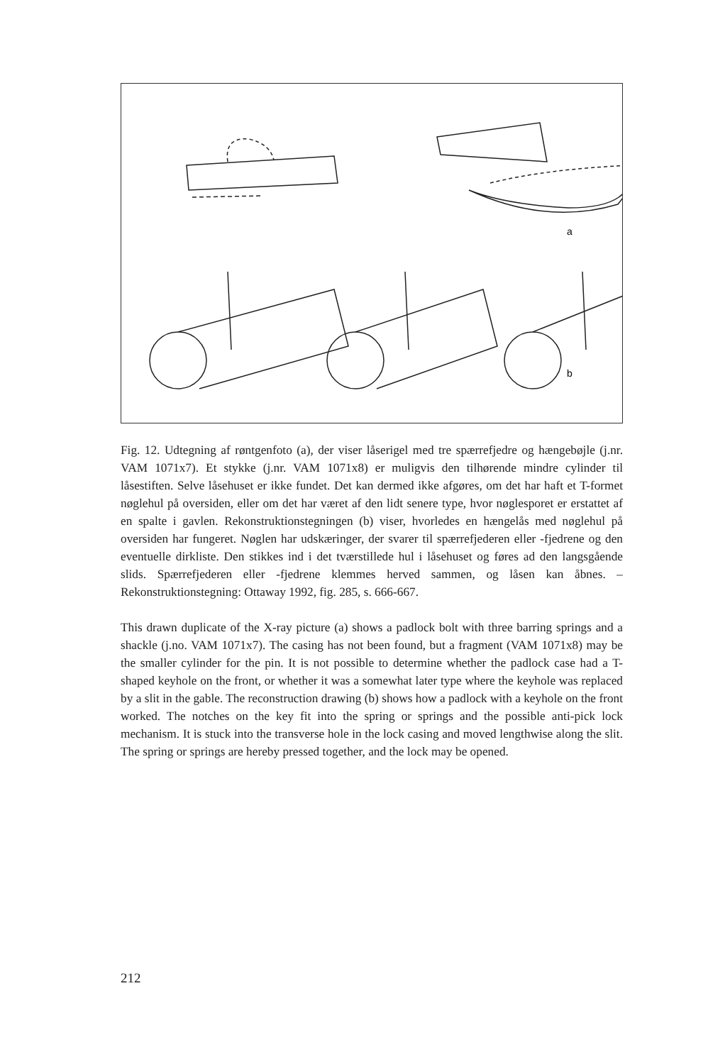a
b
Fig. 12. Udtegning af røntgenfoto (a), der viser låserigel med tre spærrefjedre og hænge­bøjle (j.nr. VAM 1071x7). Et stykke (j.nr. VAM 1071x8) er muligvis den tilhørende mindre cylinder til låsestiften. Selve låsehuset er ikke fundet. Det kan dermed ikke afgøres, om det har haft et T-formet nøglehul på oversiden, eller om det har været af den lidt senere type, hvor nøglesporet er erstattet af en spalte i gavlen. Rekonstruktionstegningen (b) viser, hvorledes en hængelås med nøglehul på oversiden har fungeret. Nøglen har udskæringer, der svarer til spærrefjederen eller -fjedrene og den eventuelle dirkliste. Den stikkes ind i det tværstillede hul i låsehuset og føres ad den langsgående slids. Spærrefjederen eller -fjedrene klemmes herved sammen, og låsen kan åbnes. – Rekonstruktionstegning: Ot­taway 1992, fig. 285, s. 666-667.
This drawn duplicate of the X-ray picture (a) shows a padlock bolt with three barring springs and a shackle (j.no. VAM 1071x7). The casing has not been found, but a fragment (VAM 1071x8) may be the smaller cylinder for the pin. It is not possible to determine whether the padlock case had a T-shaped keyhole on the front, or whether it was a some­what later type where the keyhole was replaced by a slit in the gable. The reconstruction drawing (b) shows how a padlock with a keyhole on the front worked. The notches on the key fit into the spring or springs and the possible anti-pick lock mechanism. It is stuck into the transverse hole in the lock casing and moved lengthwise along the slit. The spring or springs are hereby pressed together, and the lock may be opened.
212